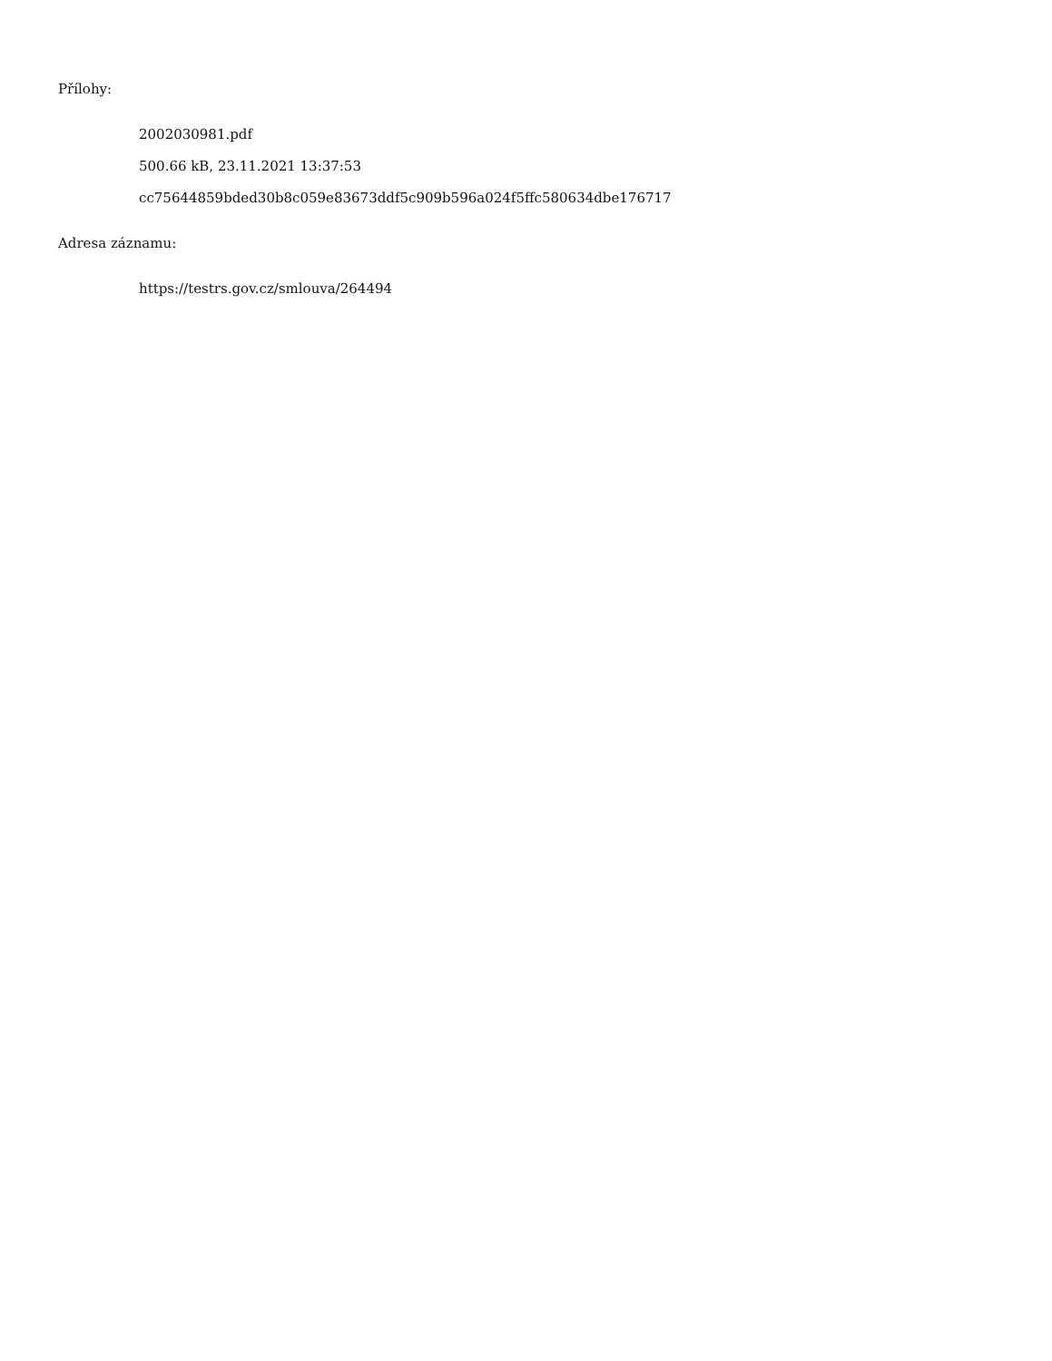Přílohy:
2002030981.pdf
500.66 kB, 23.11.2021 13:37:53
cc75644859bded30b8c059e83673ddf5c909b596a024f5ffc580634dbe176717
Adresa záznamu:
https://testrs.gov.cz/smlouva/264494